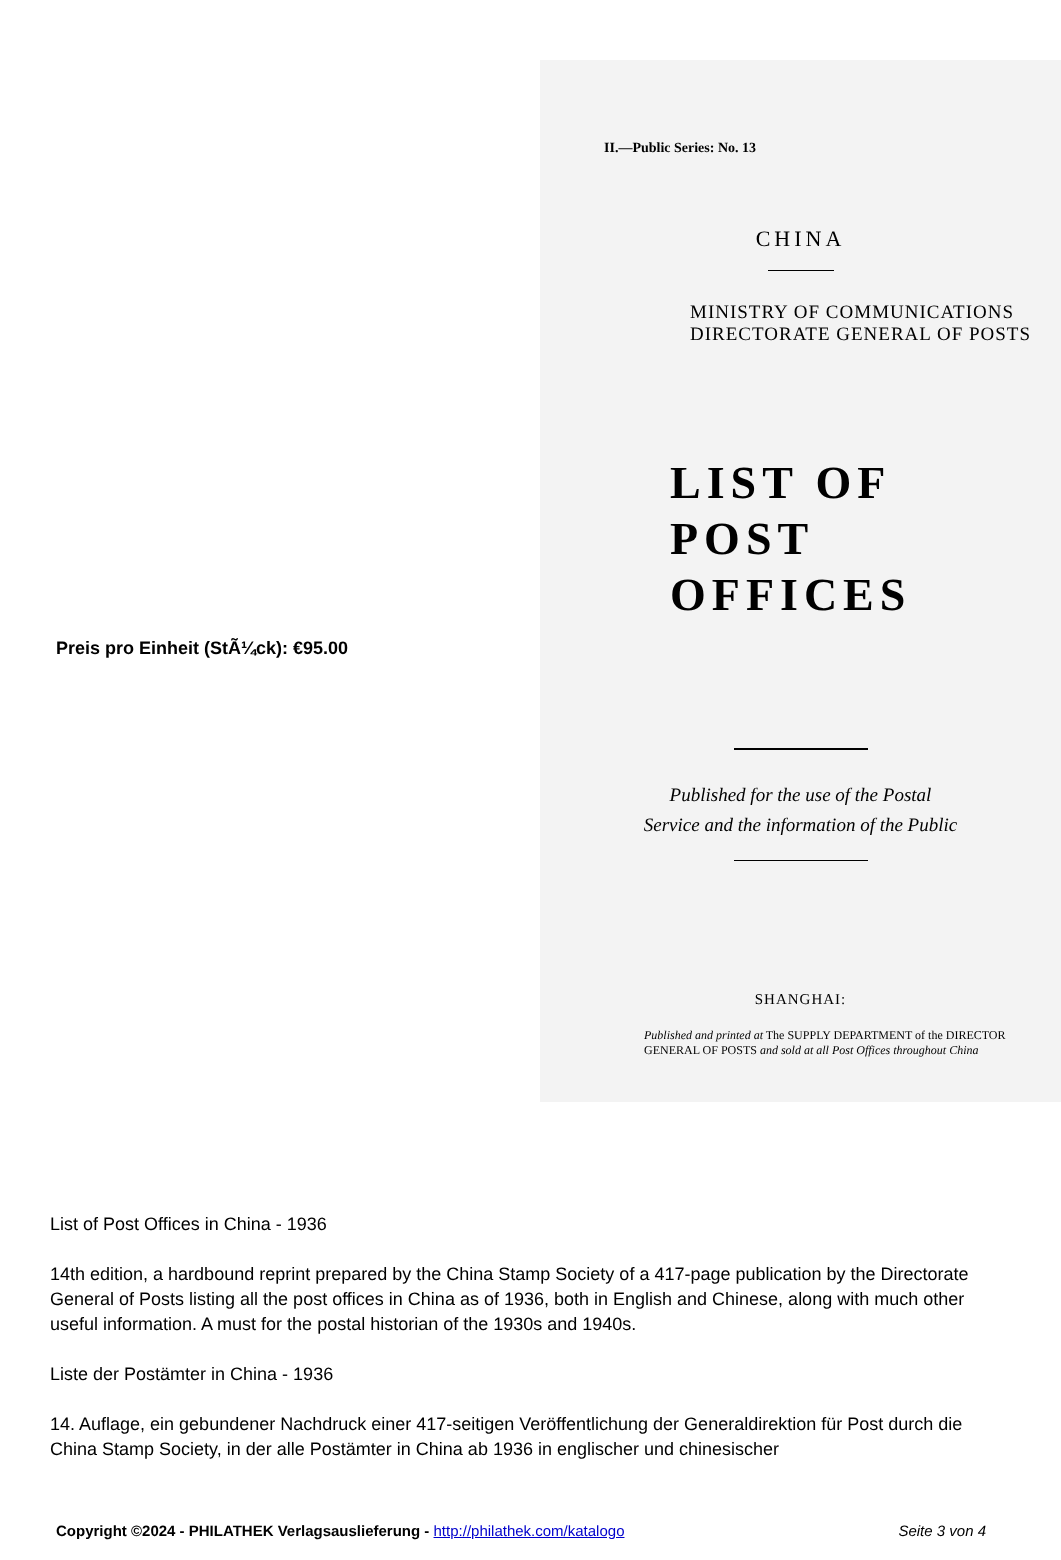Preis pro Einheit (StÃ¼ck): €95.00
II.—Public Series: No. 13
CHINA
MINISTRY OF COMMUNICATIONS
DIRECTORATE GENERAL OF POSTS
LIST OF
POST OFFICES
Published for the use of the Postal
Service and the information of the Public
SHANGHAI:
Published and printed at The SUPPLY DEPARTMENT of the DIRECTOR
GENERAL OF POSTS and sold at all Post Offices throughout China
List of Post Offices in China - 1936
14th edition, a hardbound reprint prepared by the China Stamp Society of a 417-page publication by the Directorate General of Posts listing all the post offices in China as of 1936, both in English and Chinese, along with much other useful information. A must for the postal historian of the 1930s and 1940s.
Liste der Postämter in China - 1936
14. Auflage, ein gebundener Nachdruck einer 417-seitigen Veröffentlichung der Generaldirektion für Post durch die China Stamp Society, in der alle Postämter in China ab 1936 in englischer und chinesischer
Copyright ©2024 - PHILATHEK Verlagsauslieferung - http://philathek.com/katalogo Seite 3 von 4